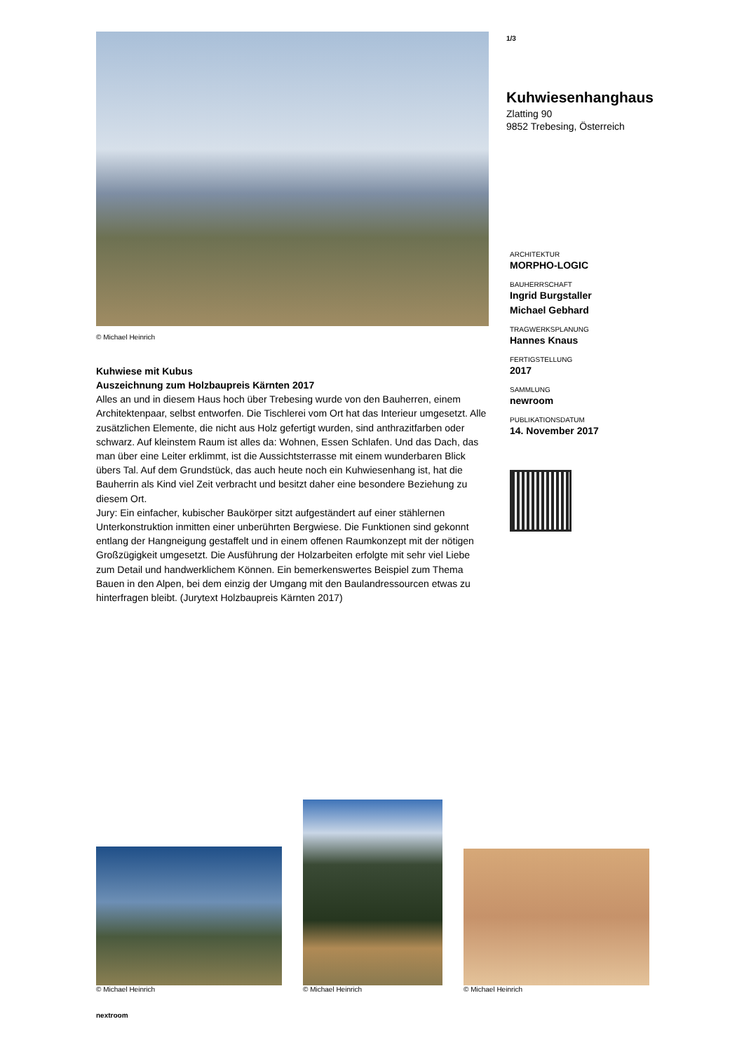© Michael Heinrich
Kuhwiese mit Kubus
Auszeichnung zum Holzbaupreis Kärnten 2017
Alles an und in diesem Haus hoch über Trebesing wurde von den Bauherren, einem Architektenpaar, selbst entworfen. Die Tischlerei vom Ort hat das Interieur umgesetzt. Alle zusätzlichen Elemente, die nicht aus Holz gefertigt wurden, sind anthrazitfarben oder schwarz. Auf kleinstem Raum ist alles da: Wohnen, Essen Schlafen. Und das Dach, das man über eine Leiter erklimmt, ist die Aussichtsterrasse mit einem wunderbaren Blick übers Tal. Auf dem Grundstück, das auch heute noch ein Kuhwiesenhang ist, hat die Bauherrin als Kind viel Zeit verbracht und besitzt daher eine besondere Beziehung zu diesem Ort.
Jury: Ein einfacher, kubischer Baukörper sitzt aufgeständert auf einer stählernen Unterkonstruktion inmitten einer unberührten Bergwiese. Die Funktionen sind gekonnt entlang der Hangneigung gestaffelt und in einem offenen Raumkonzept mit der nötigen Großzügigkeit umgesetzt. Die Ausführung der Holzarbeiten erfolgte mit sehr viel Liebe zum Detail und handwerklichem Können. Ein bemerkenswertes Beispiel zum Thema Bauen in den Alpen, bei dem einzig der Umgang mit den Baulandressourcen etwas zu hinterfragen bleibt. (Jurytext Holzbaupreis Kärnten 2017)
1/3
Kuhwiesenhanghaus
Zlatting 90
9852 Trebesing, Österreich
ARCHITEKTUR
MORPHO-LOGIC
BAUHERRSCHAFT
Ingrid Burgstaller
Michael Gebhard
TRAGWERKSPLANUNG
Hannes Knaus
FERTIGSTELLUNG
2017
SAMMLUNG
newroom
PUBLIKATIONSDATUM
14. November 2017
© Michael Heinrich
© Michael Heinrich
© Michael Heinrich
nextroom